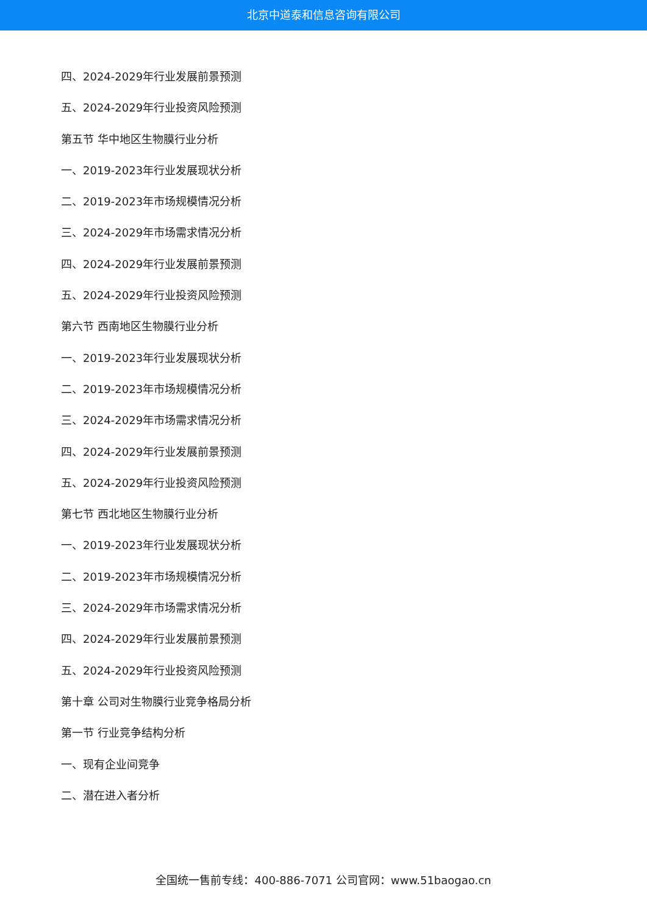北京中道泰和信息咨询有限公司
四、2024-2029年行业发展前景预测
五、2024-2029年行业投资风险预测
第五节 华中地区生物膜行业分析
一、2019-2023年行业发展现状分析
二、2019-2023年市场规模情况分析
三、2024-2029年市场需求情况分析
四、2024-2029年行业发展前景预测
五、2024-2029年行业投资风险预测
第六节 西南地区生物膜行业分析
一、2019-2023年行业发展现状分析
二、2019-2023年市场规模情况分析
三、2024-2029年市场需求情况分析
四、2024-2029年行业发展前景预测
五、2024-2029年行业投资风险预测
第七节 西北地区生物膜行业分析
一、2019-2023年行业发展现状分析
二、2019-2023年市场规模情况分析
三、2024-2029年市场需求情况分析
四、2024-2029年行业发展前景预测
五、2024-2029年行业投资风险预测
第十章 公司对生物膜行业竞争格局分析
第一节 行业竞争结构分析
一、现有企业间竞争
二、潜在进入者分析
全国统一售前专线：400-886-7071 公司官网：www.51baogao.cn